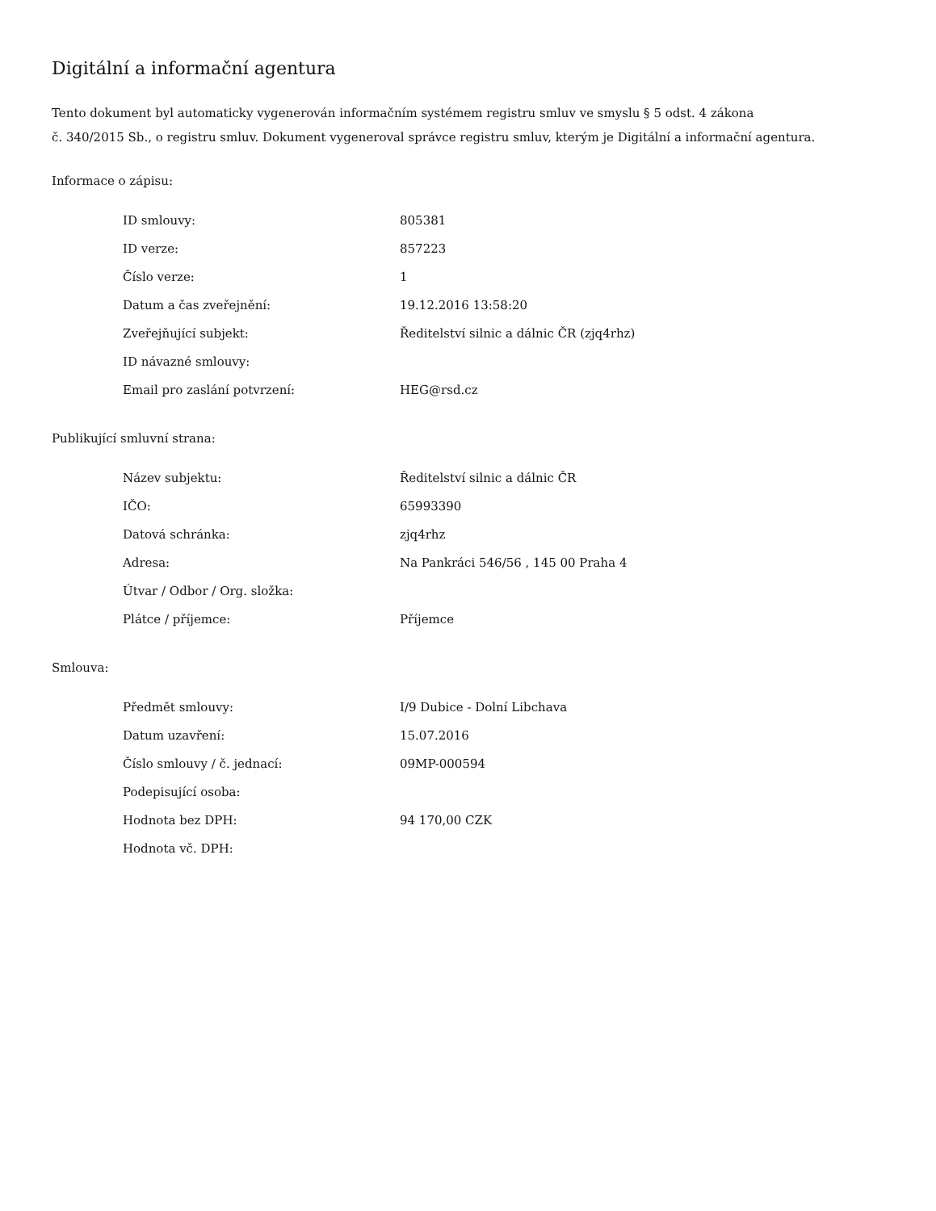Digitální a informační agentura
Tento dokument byl automaticky vygenerován informačním systémem registru smluv ve smyslu § 5 odst. 4 zákona
č. 340/2015 Sb., o registru smluv. Dokument vygeneroval správce registru smluv, kterým je Digitální a informační agentura.
Informace o zápisu:
| ID smlouvy: | 805381 |
| ID verze: | 857223 |
| Číslo verze: | 1 |
| Datum a čas zveřejnění: | 19.12.2016 13:58:20 |
| Zveřejňující subjekt: | Ředitelství silnic a dálnic ČR (zjq4rhz) |
| ID návazné smlouvy: | |
| Email pro zaslání potvrzení: | HEG@rsd.cz |
Publikující smluvní strana:
| Název subjektu: | Ředitelství silnic a dálnic ČR |
| IČO: | 65993390 |
| Datová schránka: | zjq4rhz |
| Adresa: | Na Pankráci 546/56 , 145 00 Praha 4 |
| Útvar / Odbor / Org. složka: | |
| Plátce / příjemce: | Příjemce |
Smlouva:
| Předmět smlouvy: | I/9 Dubice - Dolní Libchava |
| Datum uzavření: | 15.07.2016 |
| Číslo smlouvy / č. jednací: | 09MP-000594 |
| Podepisující osoba: | |
| Hodnota bez DPH: | 94 170,00 CZK |
| Hodnota vč. DPH: | |